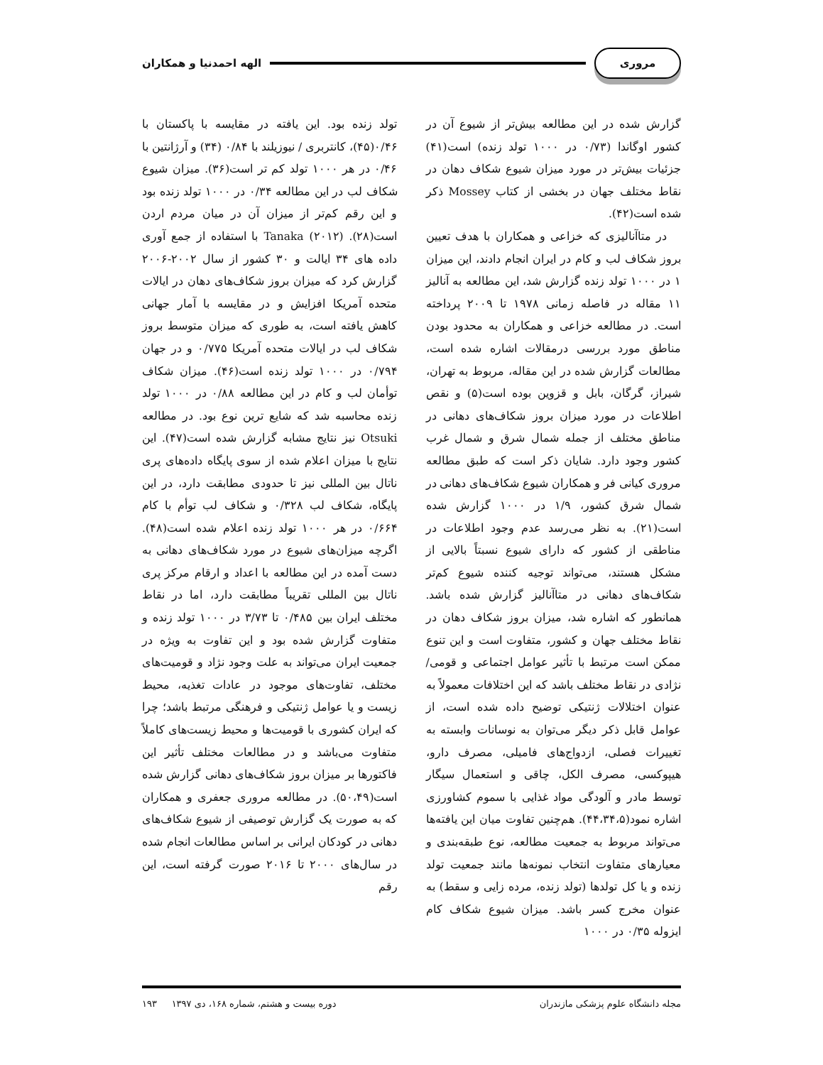مروری
الهه احمدنیا و همکاران
گزارش شده در این مطالعه بیش‌تر از شیوع آن در کشور اوگاندا (۰/۷۳ در ۱۰۰۰ تولد زنده) است(۴۱) جزئیات بیش‌تر در مورد میزان شیوع شکاف دهان در نقاط مختلف جهان در بخشی از کتاب Mossey ذکر شده است(۴۲).
در متاآنالیزی که خزاعی و همکاران با هدف تعیین بروز شکاف لب و کام در ایران انجام دادند، این میزان ۱ در ۱۰۰۰ تولد زنده گزارش شد، این مطالعه به آنالیز ۱۱ مقاله در فاصله زمانی ۱۹۷۸ تا ۲۰۰۹ پرداخته است. در مطالعه خزاعی و همکاران به محدود بودن مناطق مورد بررسی درمقالات اشاره شده است، مطالعات گزارش شده در این مقاله، مربوط به تهران، شیراز، گرگان، بابل و قزوین بوده است(۵) و نقص اطلاعات در مورد میزان بروز شکاف‌های دهانی در مناطق مختلف از جمله شمال شرق و شمال غرب کشور وجود دارد. شایان ذکر است که طبق مطالعه مروری کیانی فر و همکاران شیوع شکاف‌های دهانی در شمال شرق کشور، ۱/۹ در ۱۰۰۰ گزارش شده است(۲۱). به نظر می‌رسد عدم وجود اطلاعات در مناطقی از کشور که دارای شیوع نسبتاً بالایی از مشکل هستند، می‌تواند توجیه کننده شیوع کم‌تر شکاف‌های دهانی در متاآنالیز گزارش شده باشد. همانطور که اشاره شد، میزان بروز شکاف دهان در نقاط مختلف جهان و کشور، متفاوت است و این تنوع ممکن است مرتبط با تأثیر عوامل اجتماعی و قومی/ نژادی در نقاط مختلف باشد که این اختلافات معمولاً به عنوان اختلالات ژنتیکی توضیح داده شده است، از عوامل قابل ذکر دیگر می‌توان به نوسانات وابسته به تغییرات فصلی، ازدواج‌های فامیلی، مصرف دارو، هیپوکسی، مصرف الکل، چاقی و استعمال سیگار توسط مادر و آلودگی مواد غذایی با سموم کشاورزی اشاره نمود(۴۴،۳۴،۵). هم‌چنین تفاوت میان این یافته‌ها می‌تواند مربوط به جمعیت مطالعه، نوع طبقه‌بندی و معیارهای متفاوت انتخاب نمونه‌ها مانند جمعیت تولد زنده و یا کل تولدها (تولد زنده، مرده زایی و سقط) به عنوان مخرج کسر باشد. میزان شیوع شکاف کام ایزوله ۰/۳۵ در ۱۰۰۰
تولد زنده بود. این یافته در مقایسه با پاکستان با ۰/۴۶(۴۵)، کانتربری / نیوزیلند با ۰/۸۴ (۳۴) و آرژانتین با ۰/۴۶ در هر ۱۰۰۰ تولد کم تر است(۳۶). میزان شیوع شکاف لب در این مطالعه ۰/۳۴ در ۱۰۰۰ تولد زنده بود و این رقم کم‌تر از میزان آن در میان مردم اردن است(۲۸). Tanaka (۲۰۱۲) با استفاده از جمع آوری داده های ۳۴ ایالت و ۳۰ کشور از سال ۲۰۰۲-۲۰۰۶ گزارش کرد که میزان بروز شکاف‌های دهان در ایالات متحده آمریکا افزایش و در مقایسه با آمار جهانی کاهش یافته است، به طوری که میزان متوسط بروز شکاف لب در ایالات متحده آمریکا ۰/۷۷۵ و در جهان ۰/۷۹۴ در ۱۰۰۰ تولد زنده است(۴۶). میزان شکاف توأمان لب و کام در این مطالعه ۰/۸۸ در ۱۰۰۰ تولد زنده محاسبه شد که شایع ترین نوع بود. در مطالعه Otsuki نیز نتایج مشابه گزارش شده است(۴۷). این نتایج با میزان اعلام شده از سوی پایگاه داده‌های پری ناتال بین المللی نیز تا حدودی مطابقت دارد، در این پایگاه، شکاف لب ۰/۳۲۸ و شکاف لب توأم با کام ۰/۶۶۴ در هر ۱۰۰۰ تولد زنده اعلام شده است(۴۸). اگرچه میزان‌های شیوع در مورد شکاف‌های دهانی به دست آمده در این مطالعه با اعداد و ارقام مرکز پری ناتال بین المللی تقریباً مطابقت دارد، اما در نقاط مختلف ایران بین ۰/۴۸۵ تا ۳/۷۳ در ۱۰۰۰ تولد زنده و متفاوت گزارش شده بود و این تفاوت به ویژه در جمعیت ایران می‌تواند به علت وجود نژاد و قومیت‌های مختلف، تفاوت‌های موجود در عادات تغذیه، محیط زیست و یا عوامل ژنتیکی و فرهنگی مرتبط باشد؛ چرا که ایران کشوری با قومیت‌ها و محیط زیست‌های کاملاً متفاوت می‌باشد و در مطالعات مختلف تأثیر این فاکتورها بر میزان بروز شکاف‌های دهانی گزارش شده است(۵۰،۴۹). در مطالعه مروری جعفری و همکاران که به صورت یک گزارش توصیفی از شیوع شکاف‌های دهانی در کودکان ایرانی بر اساس مطالعات انجام شده در سال‌های ۲۰۰۰ تا ۲۰۱۶ صورت گرفته است، این رقم
مجله دانشگاه علوم پزشکی مازندران دوره بیست و هشتم، شماره ۱۶۸، دی ۱۳۹۷ ۱۹۳